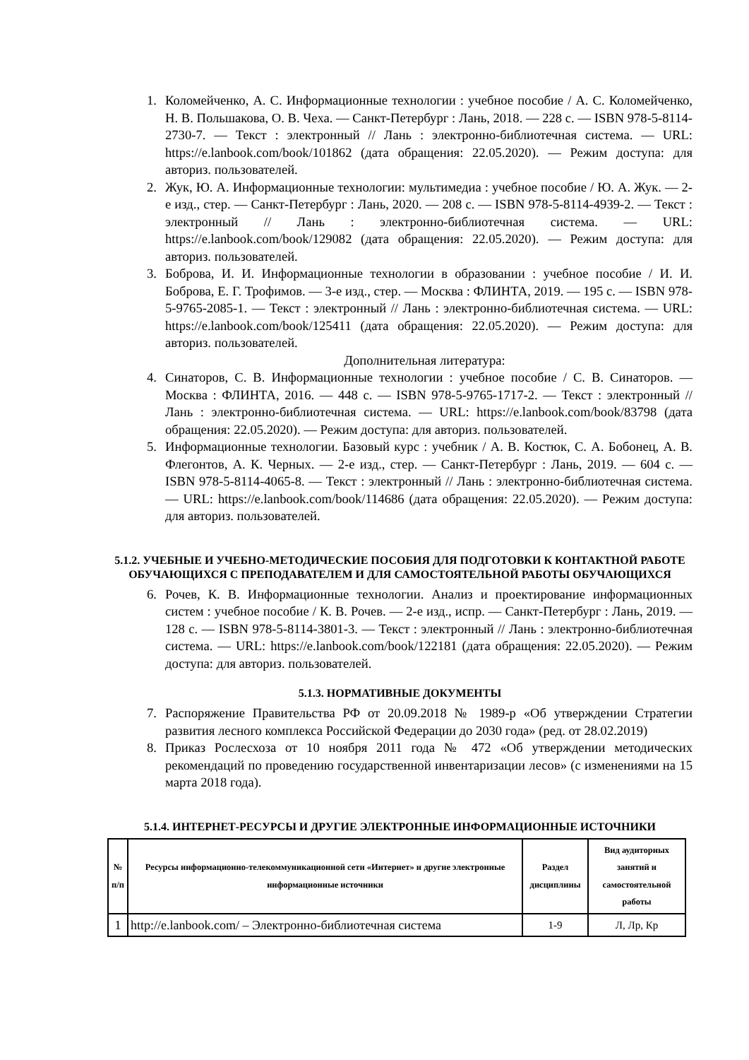1. Коломейченко, А. С. Информационные технологии : учебное пособие / А. С. Коломейченко, Н. В. Польшакова, О. В. Чеха. — Санкт-Петербург : Лань, 2018. — 228 с. — ISBN 978-5-8114-2730-7. — Текст : электронный // Лань : электронно-библиотечная система. — URL: https://e.lanbook.com/book/101862 (дата обращения: 22.05.2020). — Режим доступа: для авториз. пользователей.
2. Жук, Ю. А. Информационные технологии: мультимедиа : учебное пособие / Ю. А. Жук. — 2-е изд., стер. — Санкт-Петербург : Лань, 2020. — 208 с. — ISBN 978-5-8114-4939-2. — Текст : электронный // Лань : электронно-библиотечная система. — URL: https://e.lanbook.com/book/129082 (дата обращения: 22.05.2020). — Режим доступа: для авториз. пользователей.
3. Боброва, И. И. Информационные технологии в образовании : учебное пособие / И. И. Боброва, Е. Г. Трофимов. — 3-е изд., стер. — Москва : ФЛИНТА, 2019. — 195 с. — ISBN 978-5-9765-2085-1. — Текст : электронный // Лань : электронно-библиотечная система. — URL: https://e.lanbook.com/book/125411 (дата обращения: 22.05.2020). — Режим доступа: для авториз. пользователей.
Дополнительная литература:
4. Синаторов, С. В. Информационные технологии : учебное пособие / С. В. Синаторов. — Москва : ФЛИНТА, 2016. — 448 с. — ISBN 978-5-9765-1717-2. — Текст : электронный // Лань : электронно-библиотечная система. — URL: https://e.lanbook.com/book/83798 (дата обращения: 22.05.2020). — Режим доступа: для авториз. пользователей.
5. Информационные технологии. Базовый курс : учебник / А. В. Костюк, С. А. Бобонец, А. В. Флегонтов, А. К. Черных. — 2-е изд., стер. — Санкт-Петербург : Лань, 2019. — 604 с. — ISBN 978-5-8114-4065-8. — Текст : электронный // Лань : электронно-библиотечная система. — URL: https://e.lanbook.com/book/114686 (дата обращения: 22.05.2020). — Режим доступа: для авториз. пользователей.
5.1.2. УЧЕБНЫЕ И УЧЕБНО-МЕТОДИЧЕСКИЕ ПОСОБИЯ ДЛЯ ПОДГОТОВКИ К КОНТАКТНОЙ РАБОТЕ ОБУЧАЮЩИХСЯ С ПРЕПОДАВАТЕЛЕМ И ДЛЯ САМОСТОЯТЕЛЬНОЙ РАБОТЫ ОБУЧАЮЩИХСЯ
6. Рочев, К. В. Информационные технологии. Анализ и проектирование информационных систем : учебное пособие / К. В. Рочев. — 2-е изд., испр. — Санкт-Петербург : Лань, 2019. — 128 с. — ISBN 978-5-8114-3801-3. — Текст : электронный // Лань : электронно-библиотечная система. — URL: https://e.lanbook.com/book/122181 (дата обращения: 22.05.2020). — Режим доступа: для авториз. пользователей.
5.1.3. НОРМАТИВНЫЕ ДОКУМЕНТЫ
7. Распоряжение Правительства РФ от 20.09.2018 № 1989-р «Об утверждении Стратегии развития лесного комплекса Российской Федерации до 2030 года» (ред. от 28.02.2019)
8. Приказ Рослесхоза от 10 ноября 2011 года № 472 «Об утверждении методических рекомендаций по проведению государственной инвентаризации лесов» (с изменениями на 15 марта 2018 года).
5.1.4. ИНТЕРНЕТ-РЕСУРСЫ И ДРУГИЕ ЭЛЕКТРОННЫЕ ИНФОРМАЦИОННЫЕ ИСТОЧНИКИ
| № п/п | Ресурсы информационно-телекоммуникационной сети «Интернет» и другие электронные информационные источники | Раздел дисциплины | Вид аудиторных занятий и самостоятельной работы |
| --- | --- | --- | --- |
| 1 | http://e.lanbook.com/ – Электронно-библиотечная система | 1-9 | Л, Лр, Кр |